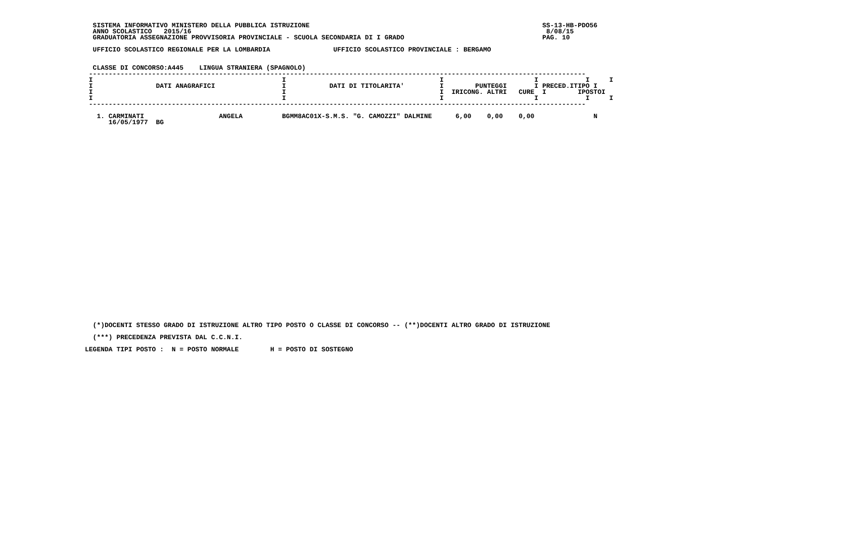SISTEMA INFORMATIVO MINISTERO DELLA PUBBLICA ISTRUZIONE                                                           SS-13-HB-PDO56
  ANNO SCOLASTICO   2015/16                                                                                          8/08/15
  GRADUATORIA ASSEGNAZIONE PROVVISORIA PROVINCIALE - SCUOLA SECONDARIA DI I GRADO                                   PAG. 10

  UFFICIO SCOLASTICO REGIONALE PER LA LOMBARDIA                UFFICIO SCOLASTICO PROVINCIALE : BERGAMO


  CLASSE DI CONCORSO:A445    LINGUA STRANIERA (SPAGNOLO)
 ------------------------------------------------------------------------------------------------------------------------------
 I                                                I                                       I                       I            I     I
 I                DATI ANAGRAFICI                 I           DATI DI TITOLARITA'         I        PUNTEGGI       I PRECED.ITIPO I
 I                                                I                                       I  IRICONG. ALTRI   CURE  I        IPOSTOI
 I                                                I                                       I                       I            I     I
 ------------------------------------------------------------------------------------------------------------------------------

   1. CARMINATI                   ANGELA          BGMM8AC01X-S.M.S. "G. CAMOZZI" DALMINE      6,00    0,00    0,00               N
      16/05/1977  BG
  (*)DOCENTI STESSO GRADO DI ISTRUZIONE ALTRO TIPO POSTO O CLASSE DI CONCORSO -- (**)DOCENTI ALTRO GRADO DI ISTRUZIONE

  (***) PRECEDENZA PREVISTA DAL C.C.N.I.

LEGENDA TIPI POSTO :  N = POSTO NORMALE        H = POSTO DI SOSTEGNO